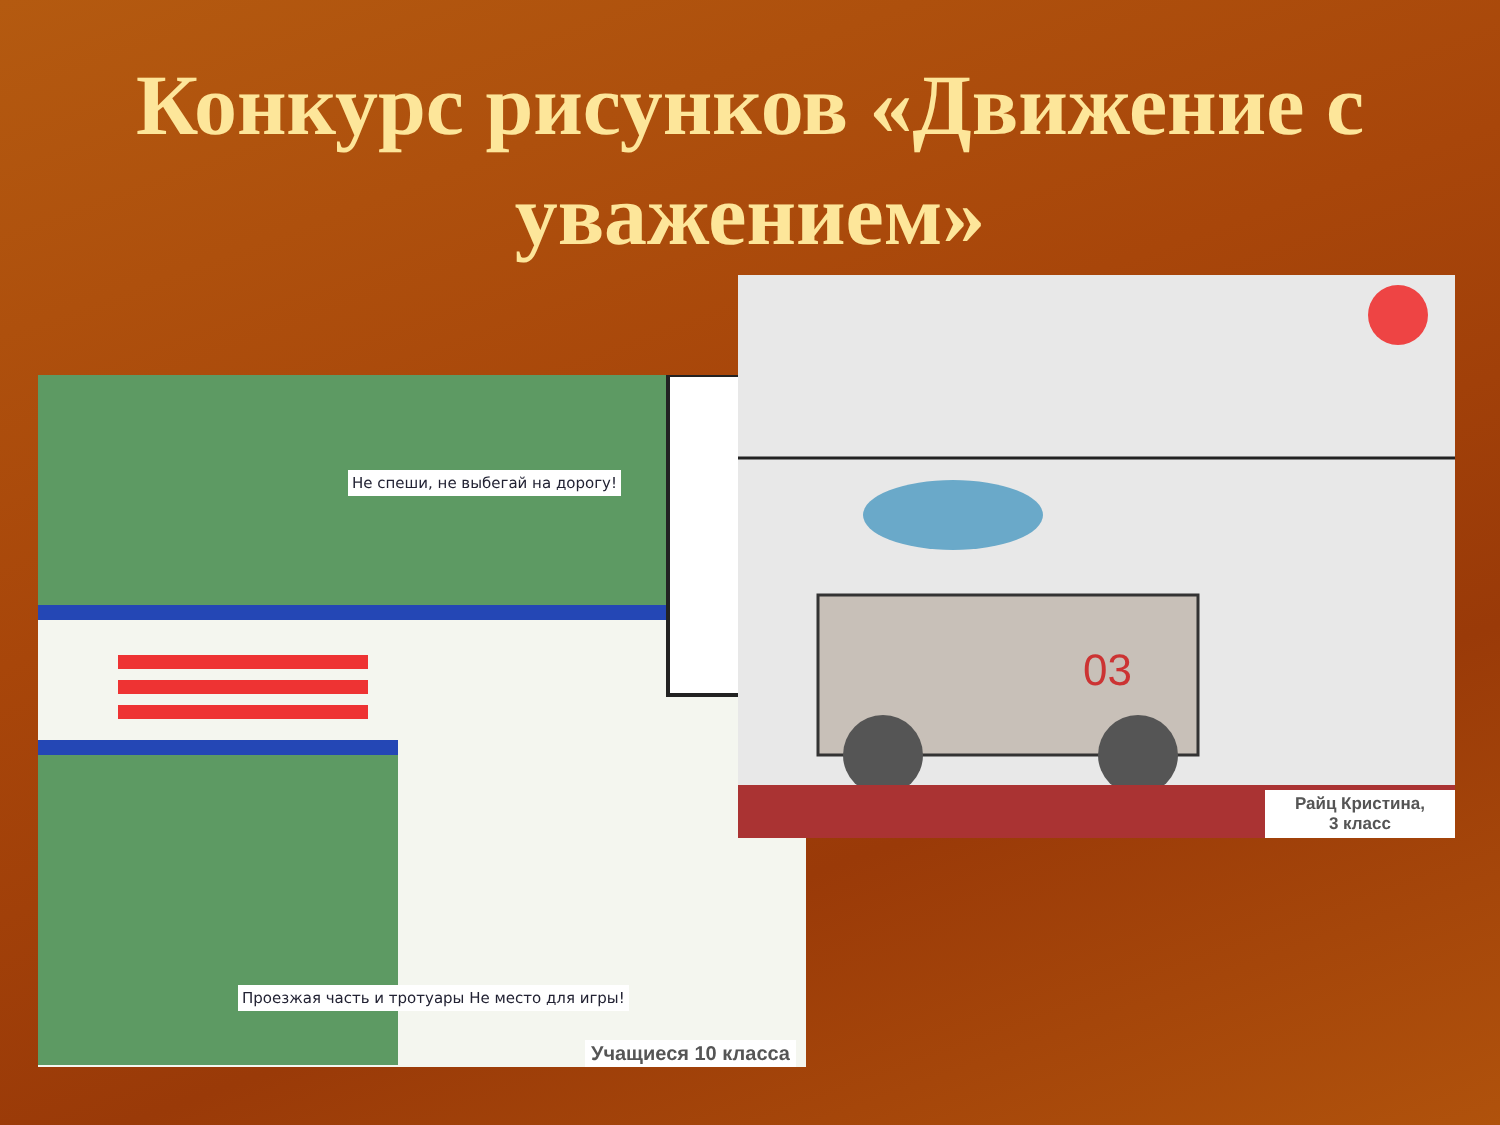Конкурс рисунков «Движение с уважением»
Не спеши, не выбегай на дорогу!
Проезжая часть и тротуары Не место для игры!
Учащиеся 10 класса
03
Райц Кристина,
3 класс